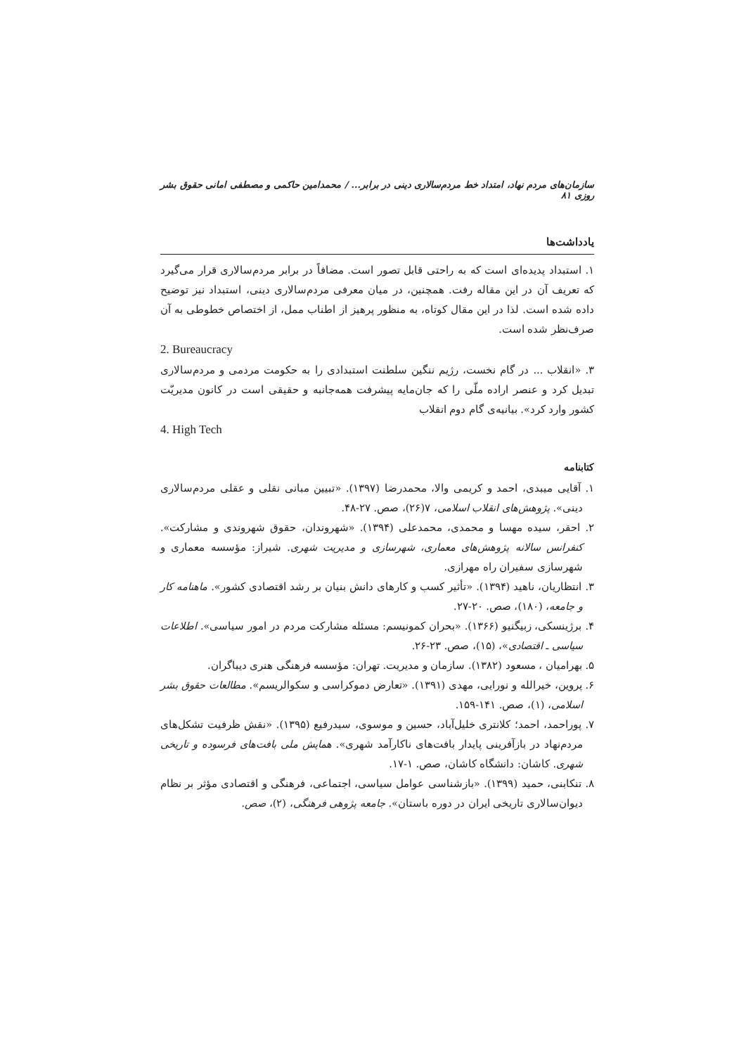سازمان‌های مردم نهاد، امتداد خط مردم‌سالاری دینی در برابر... / محمدامین حاکمی و مصطفی امانی حقوق بشر روزی ۸۱
یادداشت‌ها
۱. استبداد پدیده‌ای است که به راحتی قابل تصور است. مضافاً در برابر مردم‌سالاری قرار می‌گیرد که تعریف آن در این مقاله رفت. همچنین، در میان معرفی مردم‌سالاری دینی، استبداد نیز توضیح داده شده است. لذا در این مقال کوتاه، به منظور پرهیز از اطناب ممل، از اختصاص خطوطی به آن صرف‌نظر شده است.
2. Bureaucracy
۳. «انقلاب ... در گام نخست، رژیم ننگین سلطنت استبدادی را به حکومت مردمی و مردم‌سالاری تبدیل کرد و عنصر اراده ملّی را که جان‌مایه پیشرفت همه‌جانبه و حقیقی است در کانون مدیریّت کشور وارد کرد». بیانیه‌ی گام دوم انقلاب
4. High Tech
کتابنامه
۱. آقایی میبدی، احمد و کریمی والا، محمدرضا (۱۳۹۷). «تبیین مبانی نقلی و عقلی مردم‌سالاری دینی». پژوهش‌های انقلاب اسلامی، ۷(۲۶)، صص. ۲۷-۴۸.
۲. احقر، سیده مهسا و محمدی، محمدعلی (۱۳۹۴). «شهروندان، حقوق شهروندی و مشارکت». کنفرانس سالانه پژوهش‌های معماری، شهرسازی و مدیریت شهری. شیراز: مؤسسه معماری و شهرسازی سفیران راه مهرازی.
۳. انتظاریان، ناهید (۱۳۹۴). «تأثیر کسب و کارهای دانش بنیان بر رشد اقتصادی کشور». ماهنامه کار و جامعه، (۱۸۰)، صص. ۲۰-۲۷.
۴. برژینسکی، زبیگنیو (۱۳۶۶). «بحران کمونیسم: مسئله مشارکت مردم در امور سیاسی». اطلاعات سیاسی ـ اقتصادی»، (۱۵)، صص. ۲۳-۲۶.
۵. بهرامیان ، مسعود (۱۳۸۲). سازمان و مدیریت. تهران: مؤسسه فرهنگی هنری دیباگران.
۶. پروین، خیرالله و نورایی، مهدی (۱۳۹۱). «تعارض دموکراسی و سکوالریسم». مطالعات حقوق بشر اسلامی، (۱)، صص. ۱۴۱-۱۵۹.
۷. پوراحمد، احمد؛ کلانتری خلیل‌آباد، حسین و موسوی، سیدرفیع (۱۳۹۵). «نقش ظرفیت تشکل‌های مردم‌نهاد در بازآفرینی پایدار بافت‌های ناکارآمد شهری». همایش ملی بافت‌های فرسوده و تاریخی شهری. کاشان: دانشگاه کاشان، صص. ۱-۱۷.
۸. تنکابنی، حمید (۱۳۹۹). «بازشناسی عوامل سیاسی، اجتماعی، فرهنگی و اقتصادی مؤثر بر نظام دیوان‌سالاری تاریخی ایران در دوره باستان». جامعه پژوهی فرهنگی، (۲)، صص.